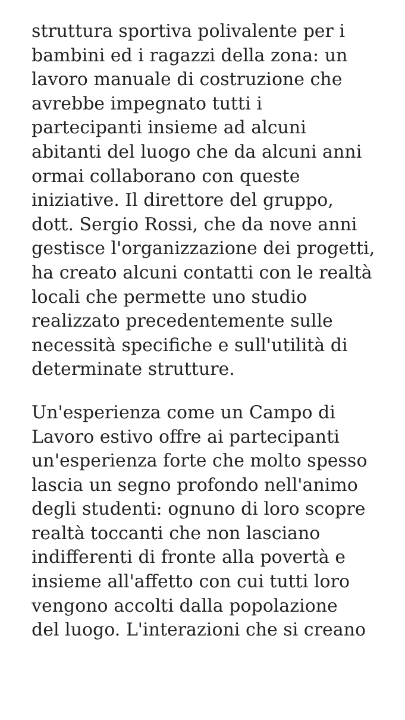struttura sportiva polivalente per i
bambini ed i ragazzi della zona: un
lavoro manuale di costruzione che
avrebbe impegnato tutti i
partecipanti insieme ad alcuni
abitanti del luogo che da alcuni anni
ormai collaborano con queste
iniziative. Il direttore del gruppo,
dott. Sergio Rossi, che da nove anni
gestisce l'organizzazione dei progetti,
ha creato alcuni contatti con le realtà
locali che permette uno studio
realizzato precedentemente sulle
necessità specifiche e sull'utilità di
determinate strutture.
Un'esperienza come un Campo di
Lavoro estivo offre ai partecipanti
un'esperienza forte che molto spesso
lascia un segno profondo nell'animo
degli studenti: ognuno di loro scopre
realtà toccanti che non lasciano
indifferenti di fronte alla povertà e
insieme all'affetto con cui tutti loro
vengono accolti dalla popolazione
del luogo. L'interazioni che si creano